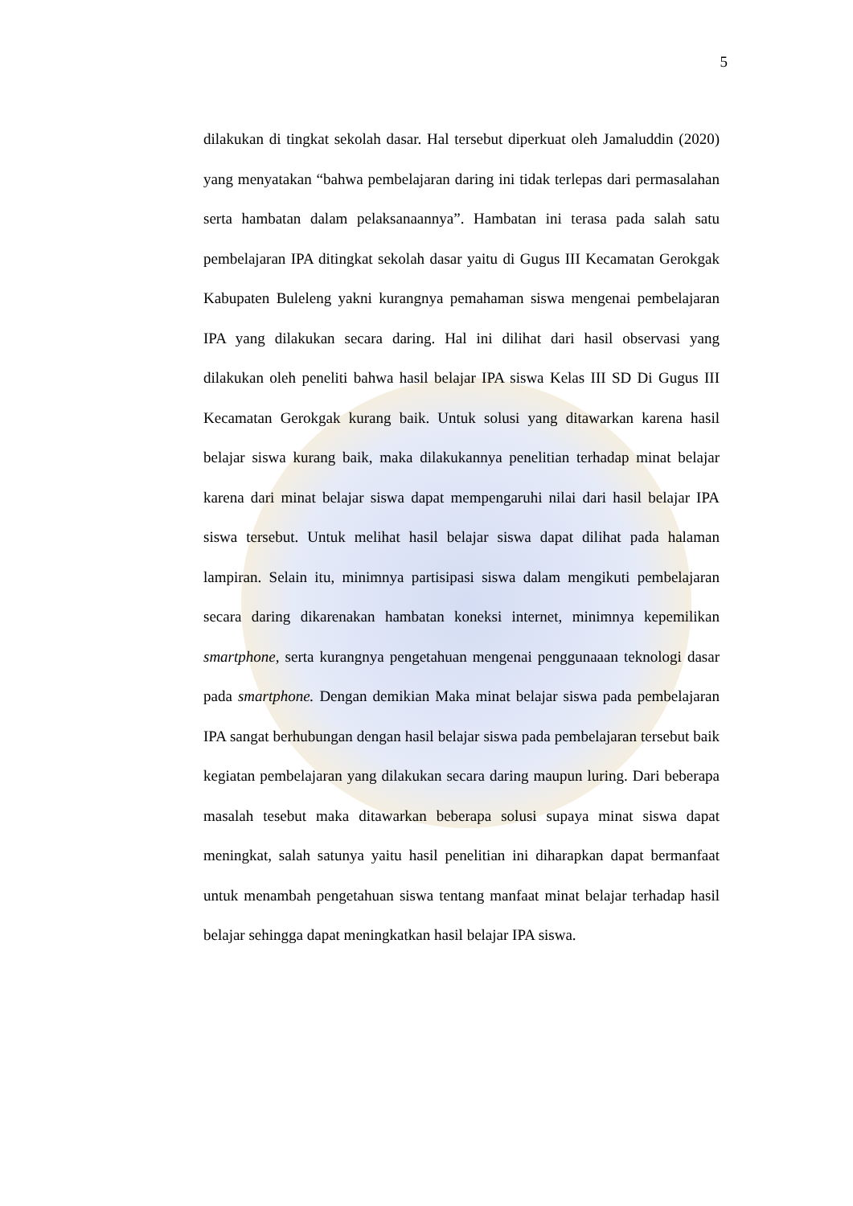5
dilakukan di tingkat sekolah dasar. Hal tersebut diperkuat oleh Jamaluddin (2020) yang menyatakan “bahwa pembelajaran daring ini tidak terlepas dari permasalahan serta hambatan dalam pelaksanaannya”. Hambatan ini terasa pada salah satu pembelajaran IPA ditingkat sekolah dasar yaitu di Gugus III Kecamatan Gerokgak Kabupaten Buleleng yakni kurangnya pemahaman siswa mengenai pembelajaran IPA yang dilakukan secara daring. Hal ini dilihat dari hasil observasi yang dilakukan oleh peneliti bahwa hasil belajar IPA siswa Kelas III SD Di Gugus III Kecamatan Gerokgak kurang baik. Untuk solusi yang ditawarkan karena hasil belajar siswa kurang baik, maka dilakukannya penelitian terhadap minat belajar karena dari minat belajar siswa dapat mempengaruhi nilai dari hasil belajar IPA siswa tersebut. Untuk melihat hasil belajar siswa dapat dilihat pada halaman lampiran. Selain itu, minimnya partisipasi siswa dalam mengikuti pembelajaran secara daring dikarenakan hambatan koneksi internet, minimnya kepemilikan smartphone, serta kurangnya pengetahuan mengenai penggunaaan teknologi dasar pada smartphone. Dengan demikian Maka minat belajar siswa pada pembelajaran IPA sangat berhubungan dengan hasil belajar siswa pada pembelajaran tersebut baik kegiatan pembelajaran yang dilakukan secara daring maupun luring. Dari beberapa masalah tesebut maka ditawarkan beberapa solusi supaya minat siswa dapat meningkat, salah satunya yaitu hasil penelitian ini diharapkan dapat bermanfaat untuk menambah pengetahuan siswa tentang manfaat minat belajar terhadap hasil belajar sehingga dapat meningkatkan hasil belajar IPA siswa.